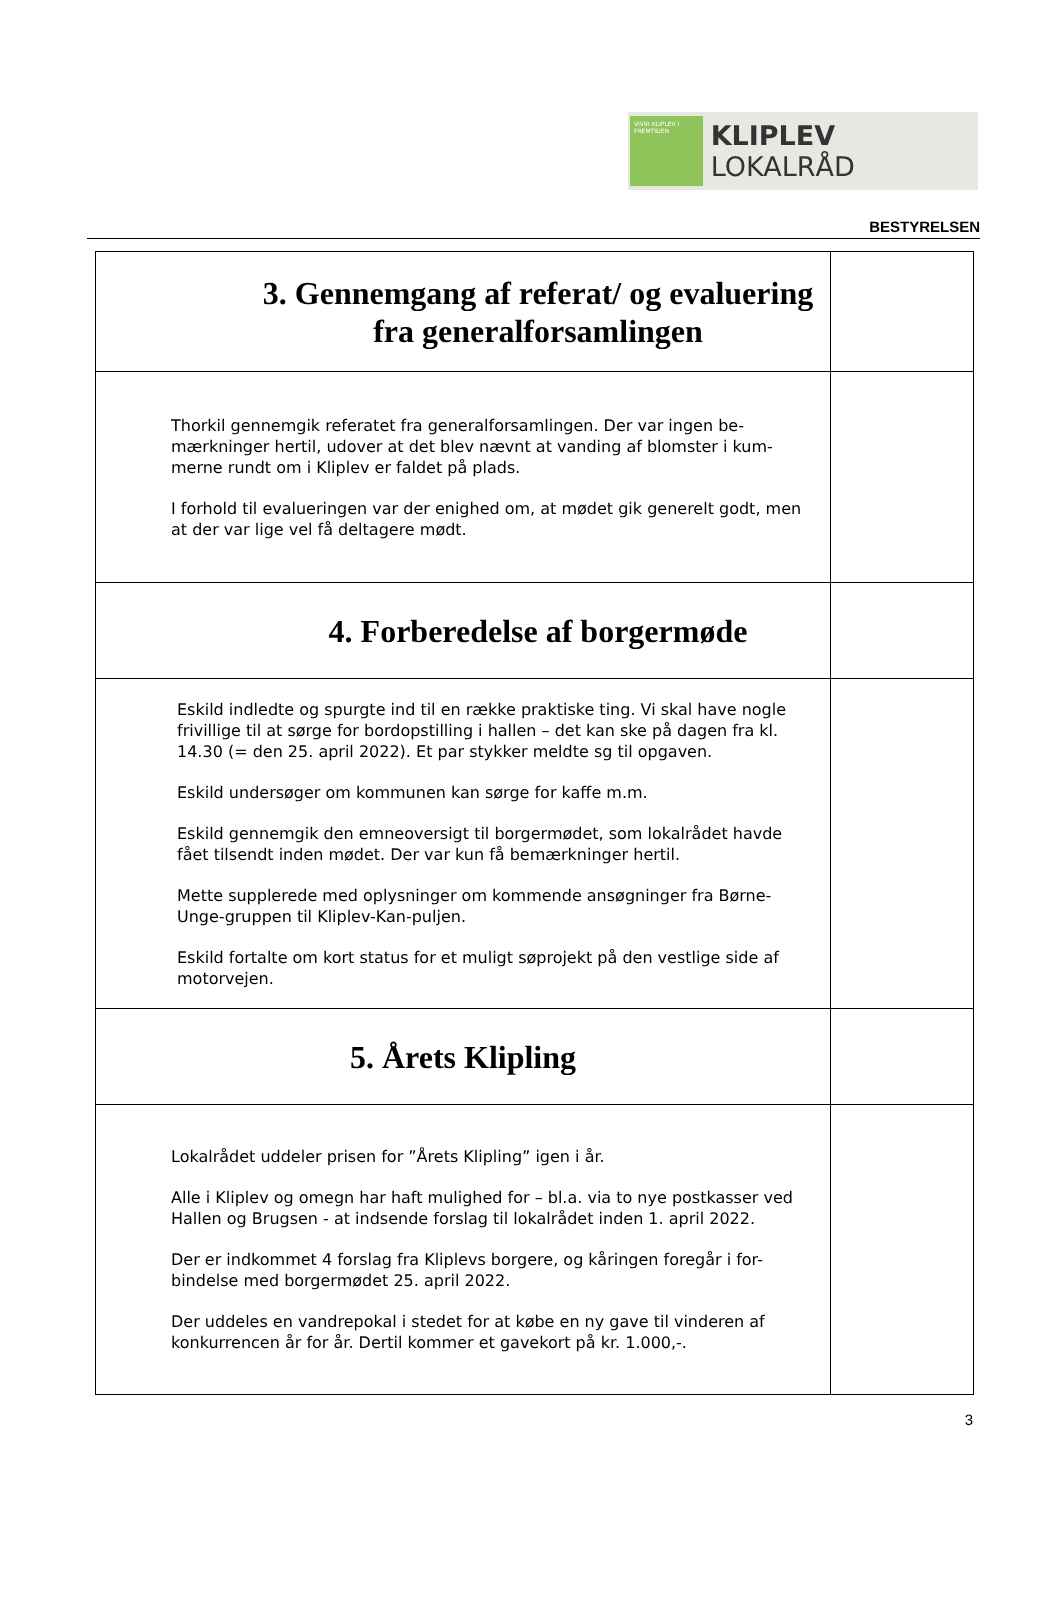VIVIR KLIPLEV I FREMTIDEN
KLIPLEV LOKALRÅD
BESTYRELSEN
| 3. Gennemgang af referat/ og evaluering fra generalforsamlingen | |
| Thorkil gennemgik referatet fra generalforsamlingen. Der var ingen be-mærkninger hertil, udover at det blev nævnt at vanding af blomster i kum-merne rundt om i Kliplev er faldet på plads. I forhold til evalueringen var der enighed om, at mødet gik generelt godt, men at der var lige vel få deltagere mødt. | |
| 4. Forberedelse af borgermøde | |
| Eskild indledte og spurgte ind til en række praktiske ting. Vi skal have nogle frivillige til at sørge for bordopstilling i hallen – det kan ske på dagen fra kl. 14.30 (= den 25. april 2022). Et par stykker meldte sg til opgaven. Eskild undersøger om kommunen kan sørge for kaffe m.m. Eskild gennemgik den emneoversigt til borgermødet, som lokalrådet havde fået tilsendt inden mødet. Der var kun få bemærkninger hertil. Mette supplerede med oplysninger om kommende ansøgninger fra Børne-Unge-gruppen til Kliplev-Kan-puljen. Eskild fortalte om kort status for et muligt søprojekt på den vestlige side af motorvejen. | |
| 5. Årets Klipling | |
| Lokalrådet uddeler prisen for ”Årets Klipling” igen i år. Alle i Kliplev og omegn har haft mulighed for – bl.a. via to nye postkasser ved Hallen og Brugsen - at indsende forslag til lokalrådet inden 1. april 2022. Der er indkommet 4 forslag fra Kliplevs borgere, og kåringen foregår i for-bindelse med borgermødet 25. april 2022. Der uddeles en vandrepokal i stedet for at købe en ny gave til vinderen af konkurrencen år for år. Dertil kommer et gavekort på kr. 1.000,-. | |
3